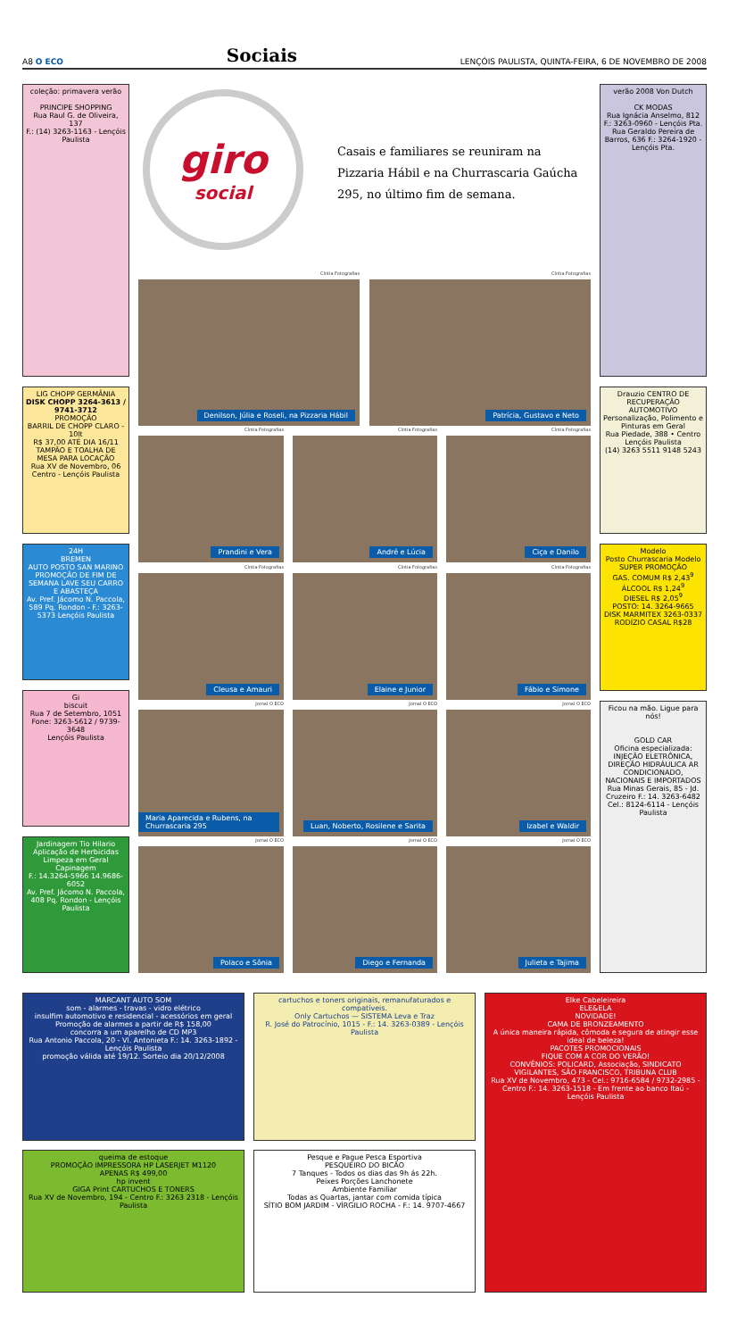A8 O ECO
Sociais
LENÇÓIS PAULISTA, QUINTA-FEIRA, 6 DE NOVEMBRO DE 2008
giro
social
Casais e familiares se reuniram na Pizzaria Hábil e na Churrascaria Gaúcha 295, no último fim de semana.
coleção: primavera verão
PRINCIPE SHOPPING
Rua Raul G. de Oliveira, 137
F.: (14) 3263-1163 - Lençóis Paulista
LIG CHOPP GERMÂNIA
DISK CHOPP 3264-3613 / 9741-3712
PROMOÇÃO
BARRIL DE CHOPP CLARO - 10lt
R$ 37,00 ATÉ DIA 16/11
TAMPÃO E TOALHA DE MESA PARA LOCAÇÃO
Rua XV de Novembro, 06 Centro - Lençóis Paulista
24H
BREMEN
AUTO POSTO SAN MARINO
PROMOÇÃO DE FIM DE SEMANA LAVE SEU CARRO E ABASTEÇA
Av. Pref. Jácomo N. Paccola, 589 Pq. Rondon - F.: 3263-5373 Lençóis Paulista
Gi
biscuit
Rua 7 de Setembro, 1051
Fone: 3263-5612 / 9739-3648
Lençóis Paulista
Jardinagem Tio Hilario
Aplicação de Herbicidas Limpeza em Geral Capinagem
F.: 14.3264-5966 14.9686-6052
Av. Pref. Jácomo N. Paccola, 408 Pq. Rondon - Lençóis Paulista
verão 2008 Von Dutch
CK MODAS
Rua Ignácia Anselmo, 812 F.: 3263-0960 - Lençóis Pta.
Rua Geraldo Pereira de Barros, 636 F.: 3264-1920 - Lençóis Pta.
Drauzio CENTRO DE RECUPERAÇÃO AUTOMOTIVO
Personalização, Polimento e Pinturas em Geral
Rua Piedade, 388 • Centro Lençóis Paulista
(14) 3263 5511 9148 5243
Modelo
Posto Churrascaria Modelo
SUPER PROMOÇÃO
GAS. COMUM R$ 2,43<sup>9</sup>
ÁLCOOL R$ 1,24<sup>9</sup>
DIESEL R$ 2,05<sup>9</sup>
POSTO: 14. 3264-9665
DISK MARMITEX 3263-0337
RODÍZIO CASAL R$28
Ficou na mão. Ligue para nós!
GOLD CAR
Oficina especializada:
INJEÇÃO ELETRÔNICA, DIREÇÃO HIDRÁULICA AR CONDICIONADO, NACIONAIS E IMPORTADOS
Rua Minas Gerais, 85 - Jd. Cruzeiro F.: 14. 3263-6482 Cel.: 8124-6114 - Lençóis Paulista
Cíntia Fotografias
Denilson, Júlia e Roseli, na Pizzaria Hábil
Cíntia Fotografias
Patrícia, Gustavo e Neto
Cíntia Fotografias
Prandini e Vera
Cíntia Fotografias
André e Lúcia
Cíntia Fotografias
Ciça e Danilo
Cíntia Fotografias
Cleusa e Amauri
Cíntia Fotografias
Elaine e Junior
Cíntia Fotografias
Fábio e Simone
Jornal O ECO
Maria Aparecida e Rubens, na Churrascaria 295
Jornal O ECO
Luan, Noberto, Rosilene e Sarita
Jornal O ECO
Izabel e Waldir
Jornal O ECO
Polaco e Sônia
Jornal O ECO
Diego e Fernanda
Jornal O ECO
Julieta e Tajima
MARCANT AUTO SOM
som - alarmes - travas - vidro elétrico
insulfim automotivo e residencial - acessórios em geral
Promoção de alarmes a partir de R$ 158,00
concorra a um aparelho de CD MP3
Rua Antonio Paccola, 20 - Vl. Antonieta F.: 14. 3263-1892 - Lençóis Paulista
promoção válida até 19/12. Sorteio dia 20/12/2008
cartuchos e toners originais, remanufaturados e compatíveis.
Only Cartuchos — SISTEMA Leva e Traz
R. José do Patrocínio, 1015 - F.: 14. 3263-0389 - Lençóis Paulista
Elke Cabeleireira
ELE&ELA
NOVIDADE!
CAMA DE BRONZEAMENTO
A única maneira rápida, cômoda e segura de atingir esse ideal de beleza!
PACOTES PROMOCIONAIS
FIQUE COM A COR DO VERÃO!
CONVÊNIOS: POLICARD, Associação, SINDICATO VIGILANTES, SÃO FRANCISCO, TRIBUNA CLUB
Rua XV de Novembro, 473 - Cel.: 9716-6584 / 9732-2985 - Centro F.: 14. 3263-1518 - Em frente ao banco Itaú - Lençóis Paulista
queima de estoque
PROMOÇÃO IMPRESSORA HP LASERJET M1120
APENAS R$ 499,00
hp invent
GIGA Print CARTUCHOS E TONERS
Rua XV de Novembro, 194 - Centro F.: 3263 2318 - Lençóis Paulista
Pesque e Pague Pesca Esportiva
PESQUEIRO DO BICÃO
7 Tanques - Todos os dias das 9h ás 22h.
Peixes Porções Lanchonete
Ambiente Familiar
Todas as Quartas, jantar com comida típica
SÍTIO BOM JARDIM - VÍRGILIO ROCHA - F.: 14. 9707-4667